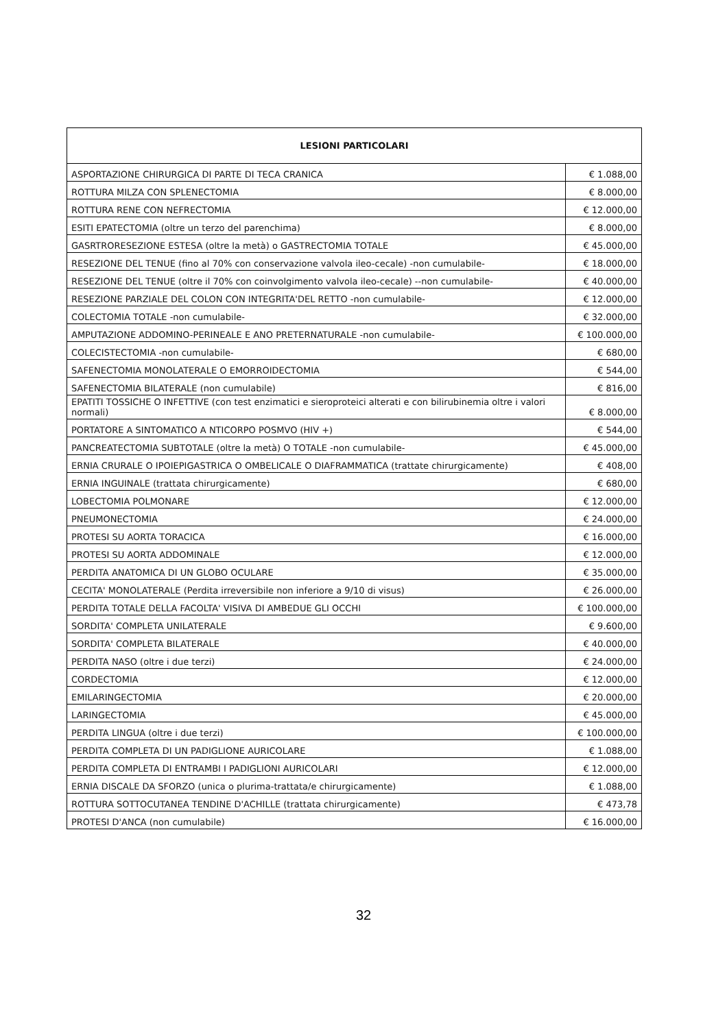| LESIONI PARTICOLARI | |
| --- | --- |
| ASPORTAZIONE CHIRURGICA DI PARTE DI TECA CRANICA | € 1.088,00 |
| ROTTURA MILZA CON SPLENECTOMIA | € 8.000,00 |
| ROTTURA RENE CON NEFRECTOMIA | € 12.000,00 |
| ESITI EPATECTOMIA (oltre un terzo del parenchima) | € 8.000,00 |
| GASRTRORESEZIONE ESTESA (oltre la metà) o GASTRECTOMIA TOTALE | € 45.000,00 |
| RESEZIONE DEL TENUE (fino al 70% con conservazione valvola ileo-cecale) -non cumulabile- | € 18.000,00 |
| RESEZIONE DEL TENUE (oltre il 70% con coinvolgimento valvola ileo-cecale) --non cumulabile- | € 40.000,00 |
| RESEZIONE PARZIALE DEL COLON CON INTEGRITA'DEL RETTO -non cumulabile- | € 12.000,00 |
| COLECTOMIA TOTALE -non cumulabile- | € 32.000,00 |
| AMPUTAZIONE ADDOMINO-PERINEALE E ANO PRETERNATURALE -non cumulabile- | € 100.000,00 |
| COLECISTECTOMIA -non cumulabile- | € 680,00 |
| SAFENECTOMIA MONOLATERALE O EMORROIDECTOMIA | € 544,00 |
| SAFENECTOMIA BILATERALE (non cumulabile) | € 816,00 |
| EPATITI TOSSICHE O INFETTIVE (con test enzimatici e sieroproteici alterati e con bilirubinemia oltre i valori normali) | € 8.000,00 |
| PORTATORE A SINTOMATICO A NTICORPO POSMVO (HIV +) | € 544,00 |
| PANCREATECTOMIA SUBTOTALE (oltre la metà) O TOTALE -non cumulabile- | € 45.000,00 |
| ERNIA CRURALE O IPOIEPIGASTRICA O OMBELICALE O DIAFRAMMATICA (trattate chirurgicamente) | € 408,00 |
| ERNIA INGUINALE (trattata chirurgicamente) | € 680,00 |
| LOBECTOMIA POLMONARE | € 12.000,00 |
| PNEUMONECTOMIA | € 24.000,00 |
| PROTESI SU AORTA TORACICA | € 16.000,00 |
| PROTESI SU AORTA ADDOMINALE | € 12.000,00 |
| PERDITA ANATOMICA DI UN GLOBO OCULARE | € 35.000,00 |
| CECITA' MONOLATERALE (Perdita irreversibile non inferiore a 9/10 di visus) | € 26.000,00 |
| PERDITA TOTALE DELLA FACOLTA' VISIVA DI AMBEDUE GLI OCCHI | € 100.000,00 |
| SORDITA' COMPLETA UNILATERALE | € 9.600,00 |
| SORDITA' COMPLETA BILATERALE | € 40.000,00 |
| PERDITA NASO (oltre i due terzi) | € 24.000,00 |
| CORDECTOMIA | € 12.000,00 |
| EMILARINGECTOMIA | € 20.000,00 |
| LARINGECTOMIA | € 45.000,00 |
| PERDITA LINGUA (oltre i due terzi) | € 100.000,00 |
| PERDITA COMPLETA DI UN PADIGLIONE AURICOLARE | € 1.088,00 |
| PERDITA COMPLETA DI ENTRAMBI I PADIGLIONI AURICOLARI | € 12.000,00 |
| ERNIA DISCALE DA SFORZO (unica o plurima-trattata/e chirurgicamente) | € 1.088,00 |
| ROTTURA SOTTOCUTANEA TENDINE D'ACHILLE (trattata chirurgicamente) | € 473,78 |
| PROTESI D'ANCA (non cumulabile) | € 16.000,00 |
32